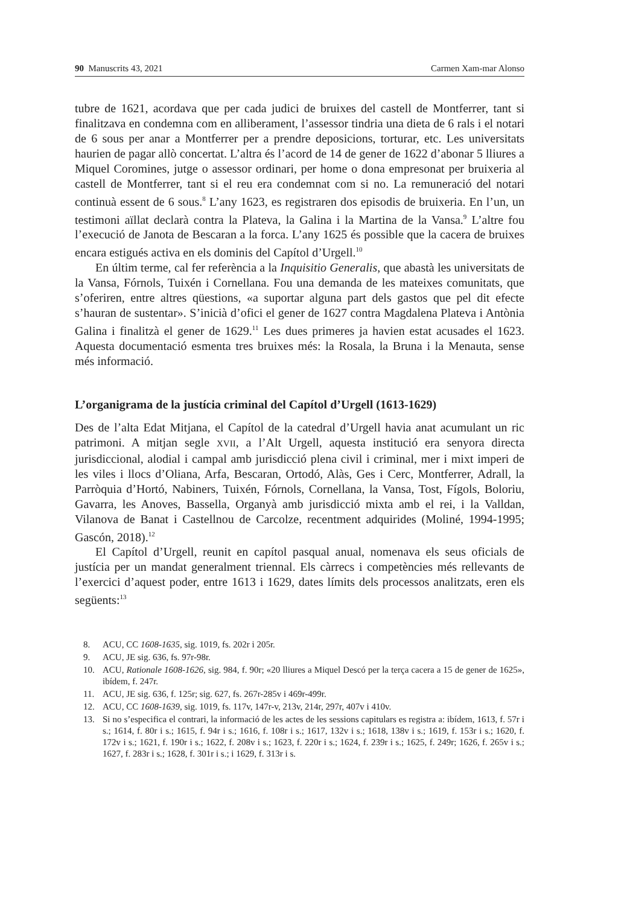90 Manuscrits 43, 2021 Carmen Xam-mar Alonso
tubre de 1621, acordava que per cada judici de bruixes del castell de Montferrer, tant si finalitzava en condemna com en alliberament, l’assessor tindria una dieta de 6 rals i el notari de 6 sous per anar a Montferrer per a prendre deposicions, torturar, etc. Les universitats haurien de pagar allò concertat. L’altra és l’acord de 14 de gener de 1622 d’abonar 5 lliures a Miquel Coromines, jutge o assessor ordinari, per home o dona empresonat per bruixeria al castell de Montferrer, tant si el reu era condemnat com si no. La remuneració del notari continuà essent de 6 sous.<sup>8</sup> L’any 1623, es registraren dos episodis de bruixeria. En l’un, un testimoni aïllat declarà contra la Plateva, la Galina i la Martina de la Vansa.<sup>9</sup> L’altre fou l’execució de Janota de Bescaran a la forca. L’any 1625 és possible que la cacera de bruixes encara estigués activa en els dominis del Capítol d’Urgell.<sup>10</sup>
En últim terme, cal fer referència a la Inquisitio Generalis, que abastà les universitats de la Vansa, Fórnols, Tuixén i Cornellana. Fou una demanda de les mateixes comunitats, que s’oferiren, entre altres qüestions, «a suportar alguna part dels gastos que pel dit efecte s’hauran de sustentar». S’inicià d’ofici el gener de 1627 contra Magdalena Plateva i Antònia Galina i finalitzà el gener de 1629.<sup>11</sup> Les dues primeres ja havien estat acusades el 1623. Aquesta documentació esmenta tres bruixes més: la Rosala, la Bruna i la Menauta, sense més informació.
L’organigrama de la justícia criminal del Capítol d’Urgell (1613-1629)
Des de l’alta Edat Mitjana, el Capítol de la catedral d’Urgell havia anat acumulant un ric patrimoni. A mitjan segle XVII, a l’Alt Urgell, aquesta institució era senyora directa jurisdiccional, alodial i campal amb jurisdicció plena civil i criminal, mer i mixt imperi de les viles i llocs d’Oliana, Arfa, Bescaran, Ortodó, Alàs, Ges i Cerc, Montferrer, Adrall, la Parròquia d’Hortó, Nabiners, Tuixén, Fórnols, Cornellana, la Vansa, Tost, Fígols, Boloriu, Gavarra, les Anoves, Bassella, Organyà amb jurisdicció mixta amb el rei, i la Valldan, Vilanova de Banat i Castellnou de Carcolze, recentment adquirides (Moliné, 1994-1995; Gascón, 2018).<sup>12</sup>
El Capítol d’Urgell, reunit en capítol pasqual anual, nomenava els seus oficials de justícia per un mandat generalment triennal. Els càrrecs i competències més rellevants de l’exercici d’aquest poder, entre 1613 i 1629, dates límits dels processos analitzats, eren els següents:<sup>13</sup>
8. ACU, CC 1608-1635, sig. 1019, fs. 202r i 205r.
9. ACU, JE sig. 636, fs. 97r-98r.
10. ACU, Rationale 1608-1626, sig. 984, f. 90r; «20 lliures a Miquel Descó per la terça cacera a 15 de gener de 1625», ibídem, f. 247r.
11. ACU, JE sig. 636, f. 125r; sig. 627, fs. 267r-285v i 469r-499r.
12. ACU, CC 1608-1639, sig. 1019, fs. 117v, 147r-v, 213v, 214r, 297r, 407v i 410v.
13. Si no s’especifica el contrari, la informació de les actes de les sessions capitulars es registra a: ibídem, 1613, f. 57r i s.; 1614, f. 80r i s.; 1615, f. 94r i s.; 1616, f. 108r i s.; 1617, 132v i s.; 1618, 138v i s.; 1619, f. 153r i s.; 1620, f. 172v i s.; 1621, f. 190r i s.; 1622, f. 208v i s.; 1623, f. 220r i s.; 1624, f. 239r i s.; 1625, f. 249r; 1626, f. 265v i s.; 1627, f. 283r i s.; 1628, f. 301r i s.; i 1629, f. 313r i s.